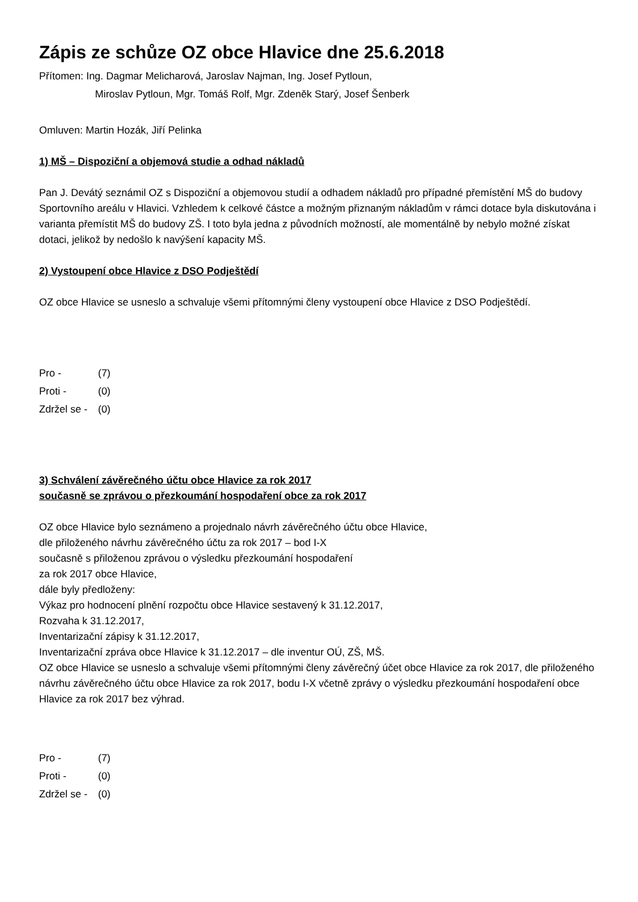Zápis ze schůze OZ obce Hlavice dne 25.6.2018
Přítomen: Ing. Dagmar Melicharová, Jaroslav Najman, Ing. Josef Pytloun,
Miroslav Pytloun, Mgr. Tomáš Rolf, Mgr. Zdeněk Starý, Josef Šenberk
Omluven: Martin Hozák, Jiří Pelinka
1) MŠ – Dispoziční a objemová studie a odhad nákladů
Pan J. Devátý seznámil OZ s Dispoziční a objemovou studií a odhadem nákladů pro případné přemístění MŠ do budovy Sportovního areálu v Hlavici. Vzhledem k celkové částce a možným přiznaným nákladům v rámci dotace byla diskutována i varianta přemístit MŠ do budovy ZŠ. I toto byla jedna z původních možností, ale momentálně by nebylo možné získat dotaci, jelikož by nedošlo k navýšení kapacity MŠ.
2) Vystoupení obce Hlavice z DSO Podještědí
OZ obce Hlavice se usneslo a schvaluje všemi přítomnými členy vystoupení obce Hlavice z DSO Podještědí.
| Pro - | (7) |
| Proti - | (0) |
| Zdržel se - | (0) |
3) Schválení závěrečného účtu obce Hlavice za rok 2017
současně se zprávou o přezkoumání hospodaření obce za rok 2017
OZ obce Hlavice bylo seznámeno a projednalo návrh závěrečného účtu obce Hlavice,
dle přiloženého návrhu závěrečného účtu za rok 2017 – bod I-X
současně s přiloženou zprávou o výsledku přezkoumání hospodaření
za rok 2017 obce Hlavice,
dále byly předloženy:
Výkaz pro hodnocení plnění rozpočtu obce Hlavice sestavený k 31.12.2017,
Rozvaha k 31.12.2017,
Inventarizační zápisy k 31.12.2017,
Inventarizační zpráva obce Hlavice k 31.12.2017 – dle inventur OÚ, ZŠ, MŠ.
OZ obce Hlavice se usneslo a schvaluje všemi přítomnými členy závěrečný účet obce Hlavice za rok 2017, dle přiloženého návrhu závěrečného účtu obce Hlavice za rok 2017, bodu I-X včetně zprávy o výsledku přezkoumání hospodaření obce Hlavice za rok 2017 bez výhrad.
| Pro - | (7) |
| Proti - | (0) |
| Zdržel se - | (0) |